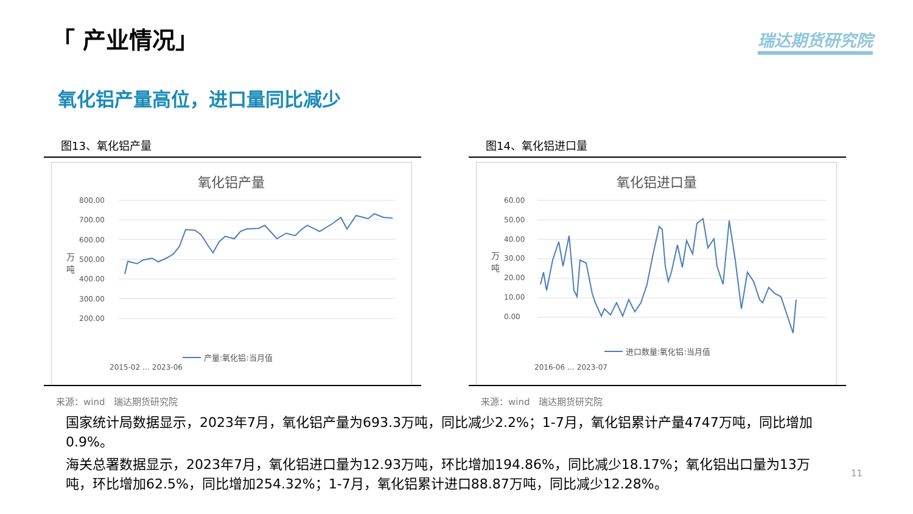「 产业情况」 瑞达期货研究院
氧化铝产量高位，进口量同比减少
图13、氧化铝产量
氧化铝产量
800.00
700.00
600.00
500.00
400.00
300.00
200.00
万
吨
2015-02 … 2023-06
产量:氧化铝:当月值
来源：wind　瑞达期货研究院
图14、氧化铝进口量
氧化铝进口量
60.00
50.00
40.00
30.00
20.00
10.00
0.00
万
吨
2016-06 … 2023-07
进口数量:氧化铝:当月值
来源：wind　瑞达期货研究院
国家统计局数据显示，2023年7月，氧化铝产量为693.3万吨，同比减少2.2%；1-7月，氧化铝累计产量4747万吨，同比增加0.9%。
海关总署数据显示，2023年7月，氧化铝进口量为12.93万吨，环比增加194.86%，同比减少18.17%；氧化铝出口量为13万吨，环比增加62.5%，同比增加254.32%；1-7月，氧化铝累计进口88.87万吨，同比减少12.28%。
11